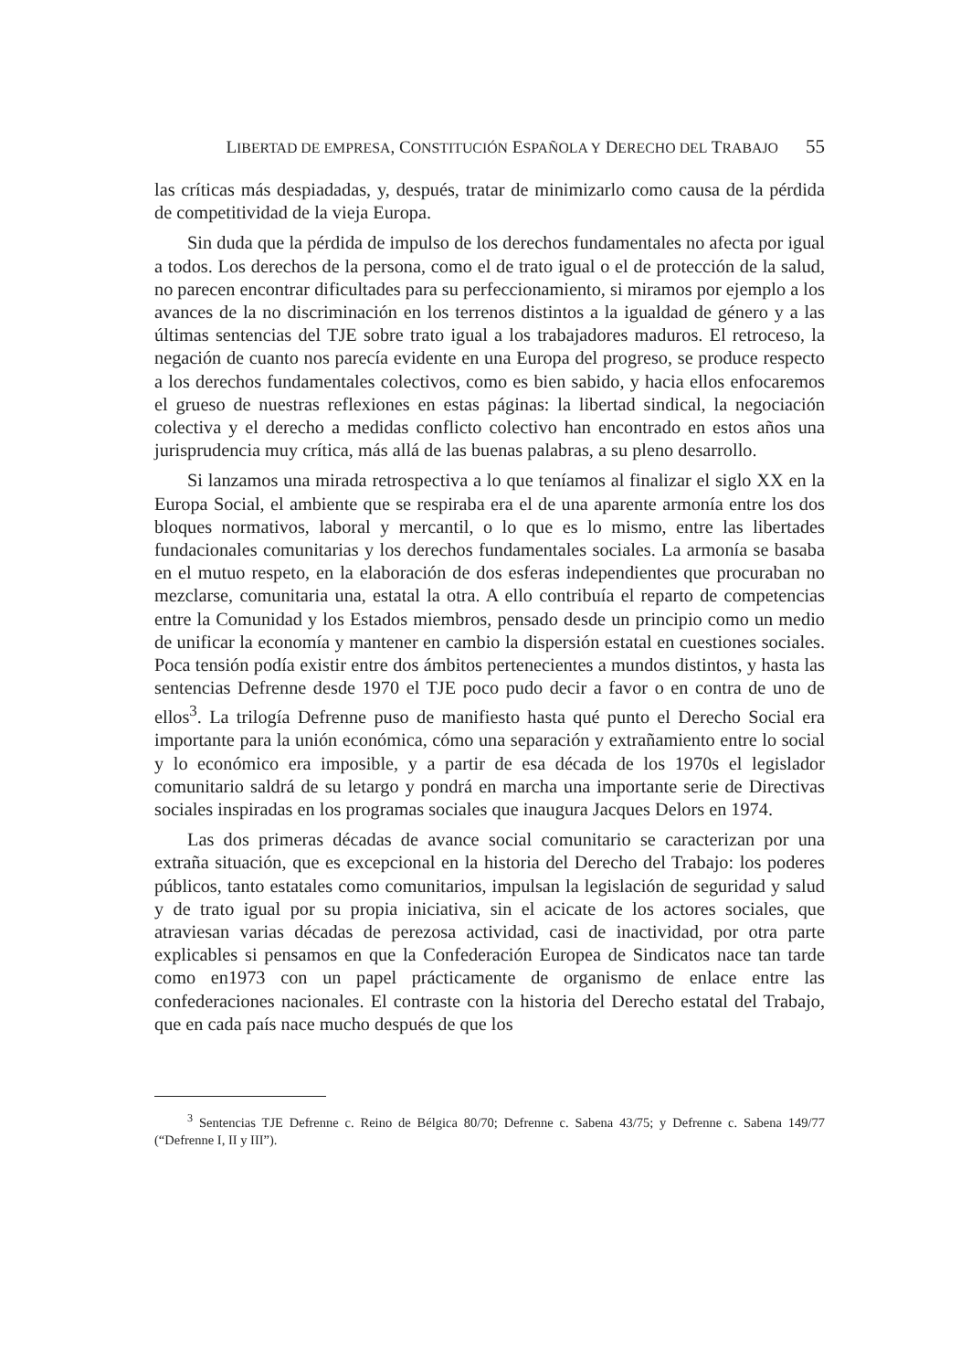LIBERTAD DE EMPRESA, CONSTITUCIÓN ESPAÑOLA Y DERECHO DEL TRABAJO 55
las críticas más despiadadas, y, después, tratar de minimizarlo como causa de la pérdida de competitividad de la vieja Europa.
Sin duda que la pérdida de impulso de los derechos fundamentales no afecta por igual a todos. Los derechos de la persona, como el de trato igual o el de protección de la salud, no parecen encontrar dificultades para su perfeccionamiento, si miramos por ejemplo a los avances de la no discriminación en los terrenos distintos a la igualdad de género y a las últimas sentencias del TJE sobre trato igual a los trabajadores maduros. El retroceso, la negación de cuanto nos parecía evidente en una Europa del progreso, se produce respecto a los derechos fundamentales colectivos, como es bien sabido, y hacia ellos enfocaremos el grueso de nuestras reflexiones en estas páginas: la libertad sindical, la negociación colectiva y el derecho a medidas conflicto colectivo han encontrado en estos años una jurisprudencia muy crítica, más allá de las buenas palabras, a su pleno desarrollo.
Si lanzamos una mirada retrospectiva a lo que teníamos al finalizar el siglo XX en la Europa Social, el ambiente que se respiraba era el de una aparente armonía entre los dos bloques normativos, laboral y mercantil, o lo que es lo mismo, entre las libertades fundacionales comunitarias y los derechos fundamentales sociales. La armonía se basaba en el mutuo respeto, en la elaboración de dos esferas independientes que procuraban no mezclarse, comunitaria una, estatal la otra. A ello contribuía el reparto de competencias entre la Comunidad y los Estados miembros, pensado desde un principio como un medio de unificar la economía y mantener en cambio la dispersión estatal en cuestiones sociales. Poca tensión podía existir entre dos ámbitos pertenecientes a mundos distintos, y hasta las sentencias Defrenne desde 1970 el TJE poco pudo decir a favor o en contra de uno de ellos<sup>3</sup>. La trilogía Defrenne puso de manifiesto hasta qué punto el Derecho Social era importante para la unión económica, cómo una separación y extrañamiento entre lo social y lo económico era imposible, y a partir de esa década de los 1970s el legislador comunitario saldrá de su letargo y pondrá en marcha una importante serie de Directivas sociales inspiradas en los programas sociales que inaugura Jacques Delors en 1974.
Las dos primeras décadas de avance social comunitario se caracterizan por una extraña situación, que es excepcional en la historia del Derecho del Trabajo: los poderes públicos, tanto estatales como comunitarios, impulsan la legislación de seguridad y salud y de trato igual por su propia iniciativa, sin el acicate de los actores sociales, que atraviesan varias décadas de perezosa actividad, casi de inactividad, por otra parte explicables si pensamos en que la Confederación Europea de Sindicatos nace tan tarde como en1973 con un papel prácticamente de organismo de enlace entre las confederaciones nacionales. El contraste con la historia del Derecho estatal del Trabajo, que en cada país nace mucho después de que los
<sup>3</sup> Sentencias TJE Defrenne c. Reino de Bélgica 80/70; Defrenne c. Sabena 43/75; y Defrenne c. Sabena 149/77 (“Defrenne I, II y III”).